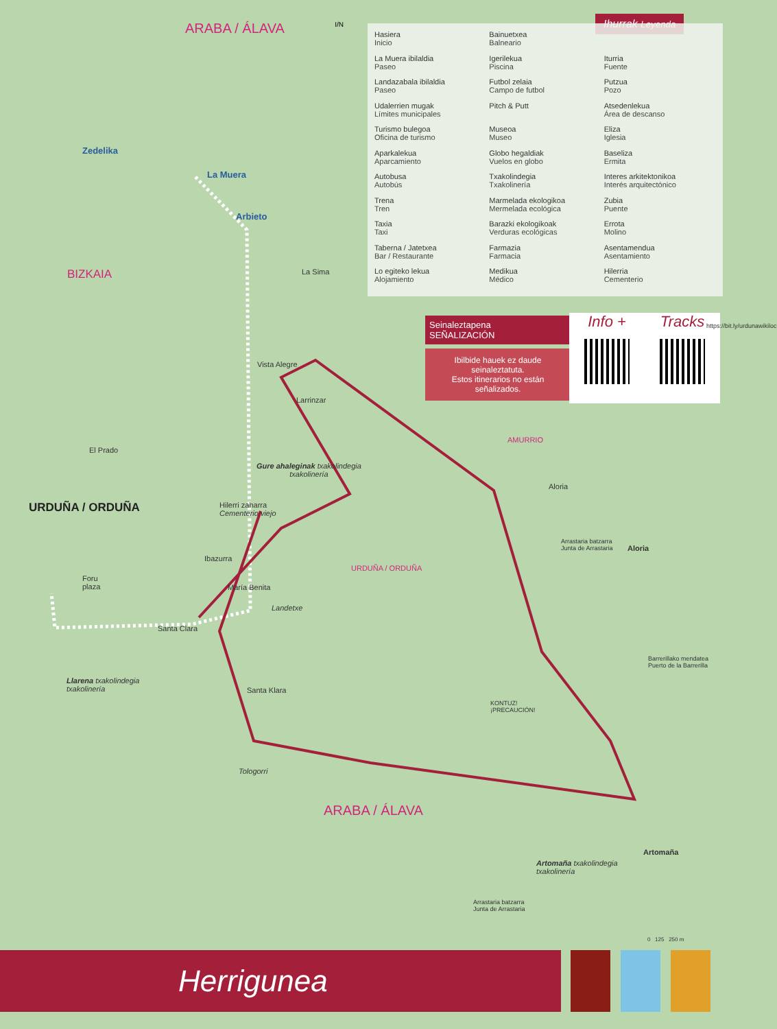ARABA / ÁLAVA I/N
Ihurrak Leyenda
Hasiera
Inicio
Bainuetxea
Balneario
La Muera ibilaldia
Paseo
Igerilekua
Piscina
Iturria
Fuente
Landazabala ibilaldia
Paseo
Futbol zelaia
Campo de futbol
Putzua
Pozo
Udalerrien mugak
Límites municipales
Pitch & Putt
Atsedenlekua
Área de descanso
Turismo bulegoa
Oficina de turismo
Museoa
Museo
Eliza
Iglesia
Aparkalekua
Aparcamiento
Globo hegaldiak
Vuelos en globo
Baseliza
Ermita
Autobusa
Autobús
Txakolindegia
Txakolinería
Interes arkitektonikoa
Interés arquitectónico
Trena
Tren
Marmelada ekologikoa
Mermelada ecológica
Zubia
Puente
Taxia
Taxi
Barazki ekologikoak
Verduras ecológicas
Errota
Molino
Taberna / Jatetxea
Bar / Restaurante
Farmazia
Farmacia
Asentamendua
Asentamiento
Lo egiteko lekua
Alojamiento
Medikua
Médico
Hilerria
Cementerio
Seinaleztapena
SEÑALIZACIÓN
Ibilbide hauek ez daude seinaleztatuta.
Estos itinerarios no están señalizados.
Info + Tracks https://bit.ly/urdunawikiloc
Zedelika
La Muera
Arbieto
BIZKAIA La Sima
Vista Alegre
Larrinzar
AMURRIO
El Prado
Gure ahaleginak txakolindegia
txakolinería
Aloria
Hilerri zaharra
Cementerio viejo
URDUÑA / ORDUÑA
Arrastaria batzarra
Junta de Arrastaria
Aloria
Ibazurra
URDUÑA / ORDUÑA
Foru
plaza
María Benita
Landetxe
Santa Clara
Barrerillako mendatea
Puerto de la Barrerilla
Llarena txakolindegia
txakolinería
Santa Klara
KONTUZ!
¡PRECAUCIÓN!
Tologorri
ARABA / ÁLAVA
Artomaña
Artomaña txakolindegia
txakolinería
Arrastaria batzarra
Junta de Arrastaria
0 125 250 m
Herrigunea